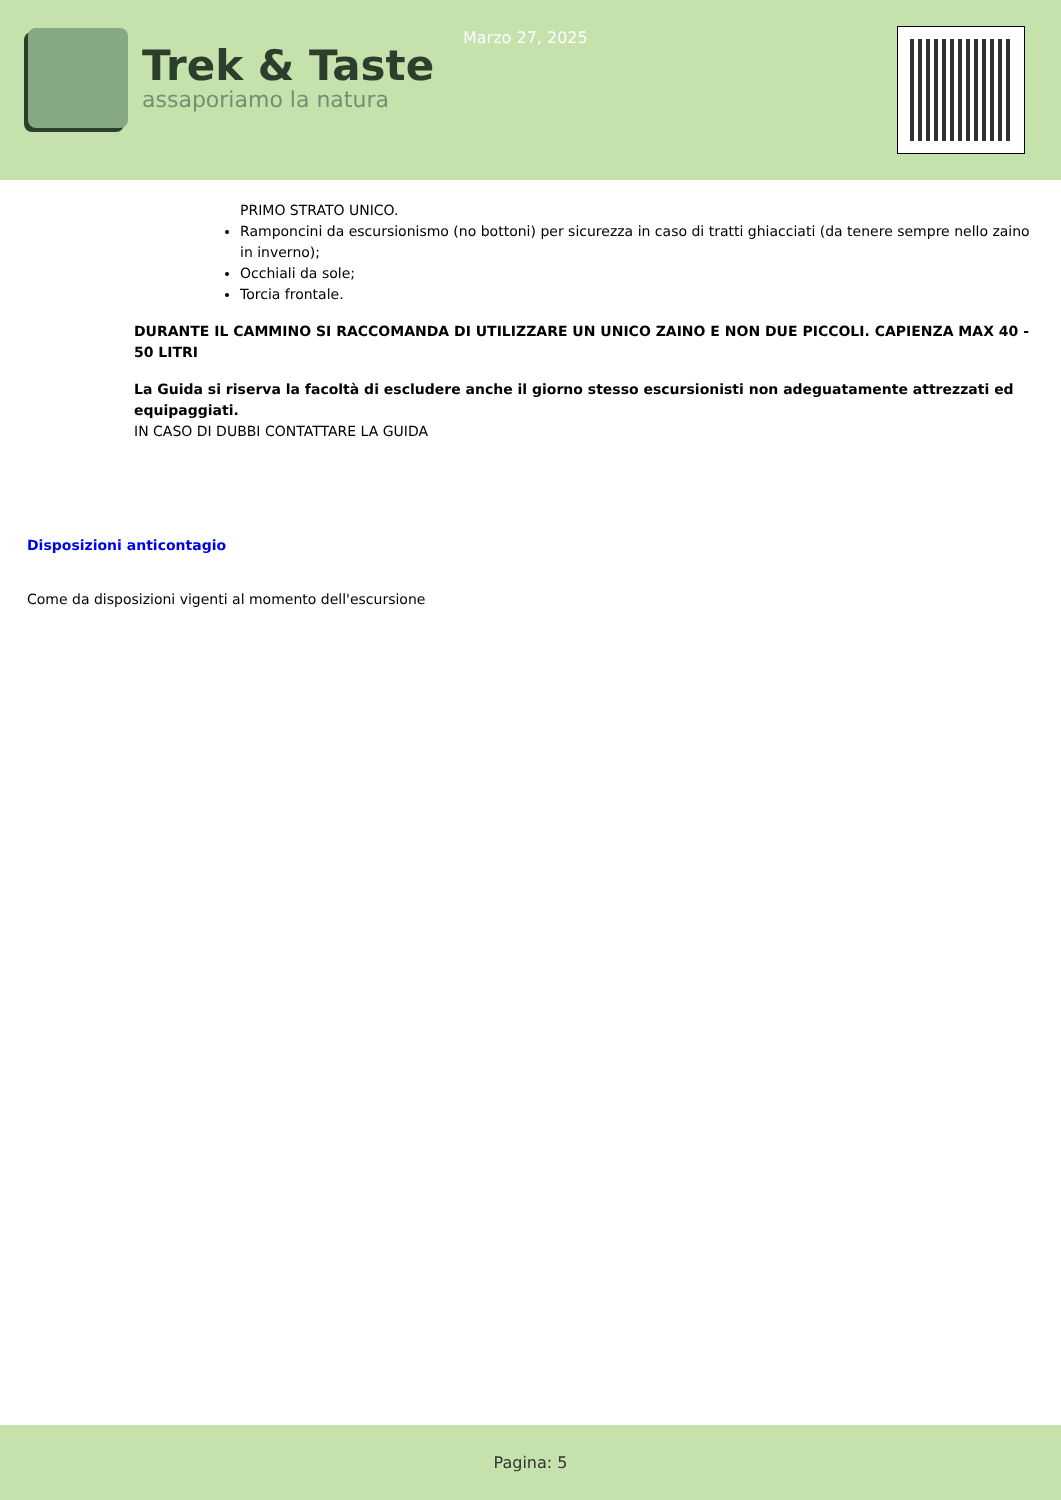Trek & Taste
assaporiamo la natura
Marzo 27, 2025
PRIMO STRATO UNICO.
Ramponcini da escursionismo (no bottoni) per sicurezza in caso di tratti ghiacciati (da tenere sempre nello zaino in inverno);
Occhiali da sole;
Torcia frontale.
DURANTE IL CAMMINO SI RACCOMANDA DI UTILIZZARE UN UNICO ZAINO E NON DUE PICCOLI. CAPIENZA MAX 40 - 50 LITRI
La Guida si riserva la facoltà di escludere anche il giorno stesso escursionisti non adeguatamente attrezzati ed equipaggiati.
IN CASO DI DUBBI CONTATTARE LA GUIDA
Disposizioni anticontagio
Come da disposizioni vigenti al momento dell'escursione
Pagina: 5